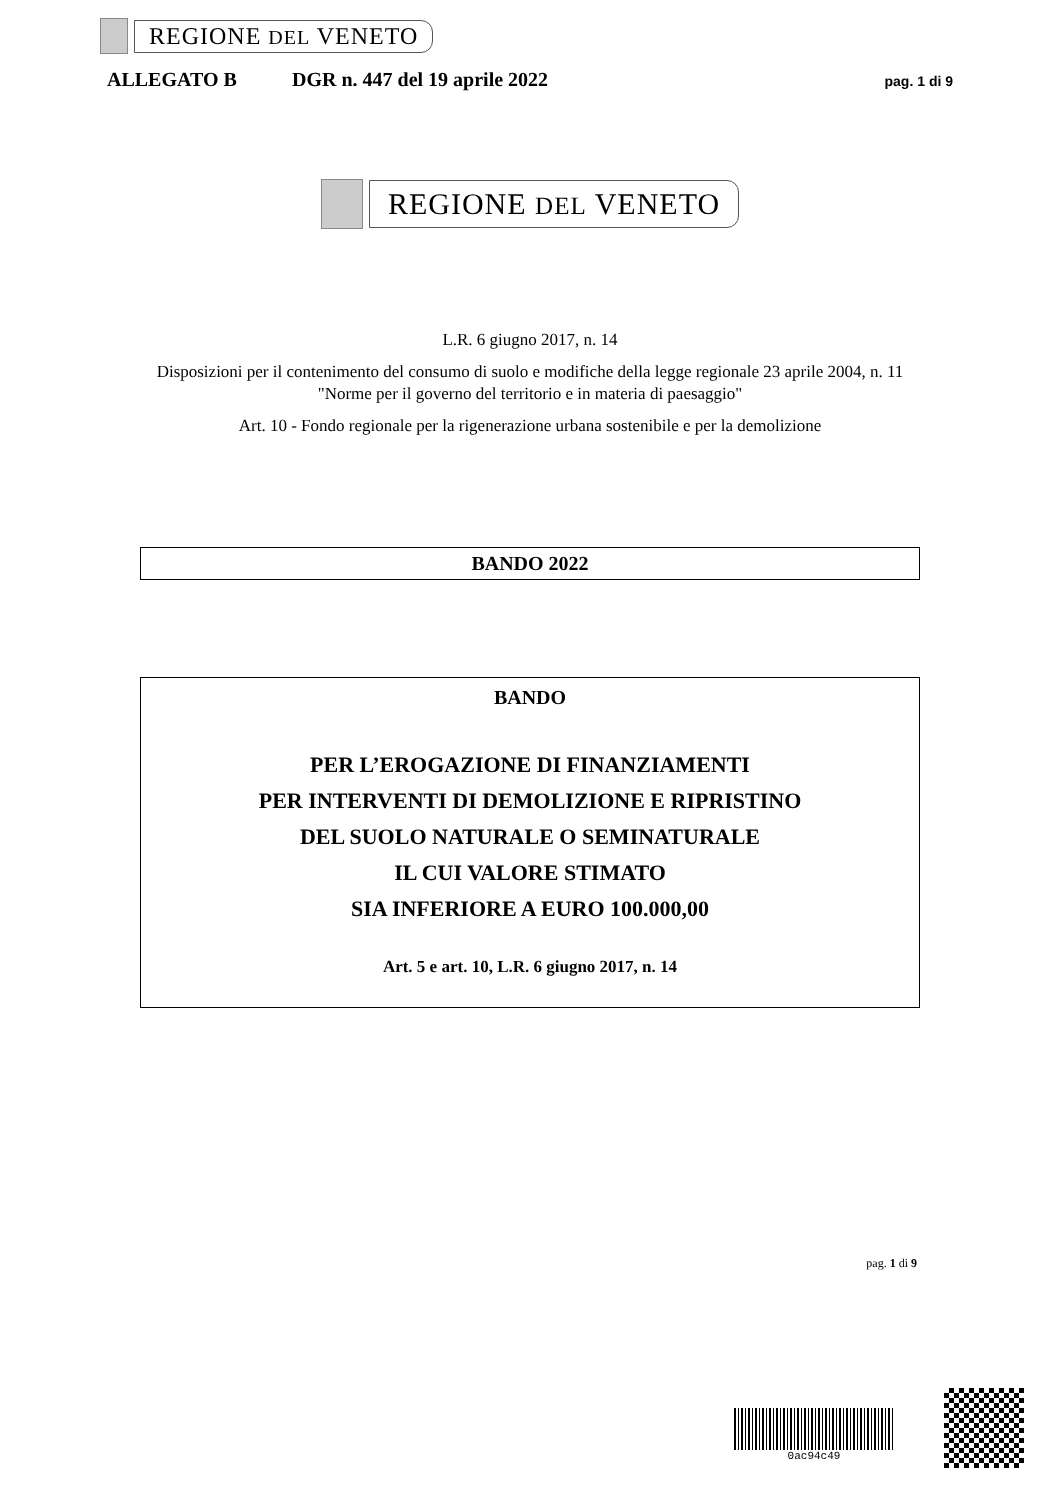REGIONE DEL VENETO
ALLEGATO B DGR n. 447 del 19 aprile 2022 pag. 1 di 9
REGIONE DEL VENETO
L.R. 6 giugno 2017, n. 14
Disposizioni per il contenimento del consumo di suolo e modifiche della legge regionale 23 aprile 2004, n. 11 "Norme per il governo del territorio e in materia di paesaggio"
Art. 10 - Fondo regionale per la rigenerazione urbana sostenibile e per la demolizione
BANDO 2022
BANDO
PER L’EROGAZIONE DI FINANZIAMENTI
PER INTERVENTI DI DEMOLIZIONE E RIPRISTINO
DEL SUOLO NATURALE O SEMINATURALE
IL CUI VALORE STIMATO
SIA INFERIORE A EURO 100.000,00
Art. 5 e art. 10, L.R. 6 giugno 2017, n. 14
pag. 1 di 9
0ac94c49